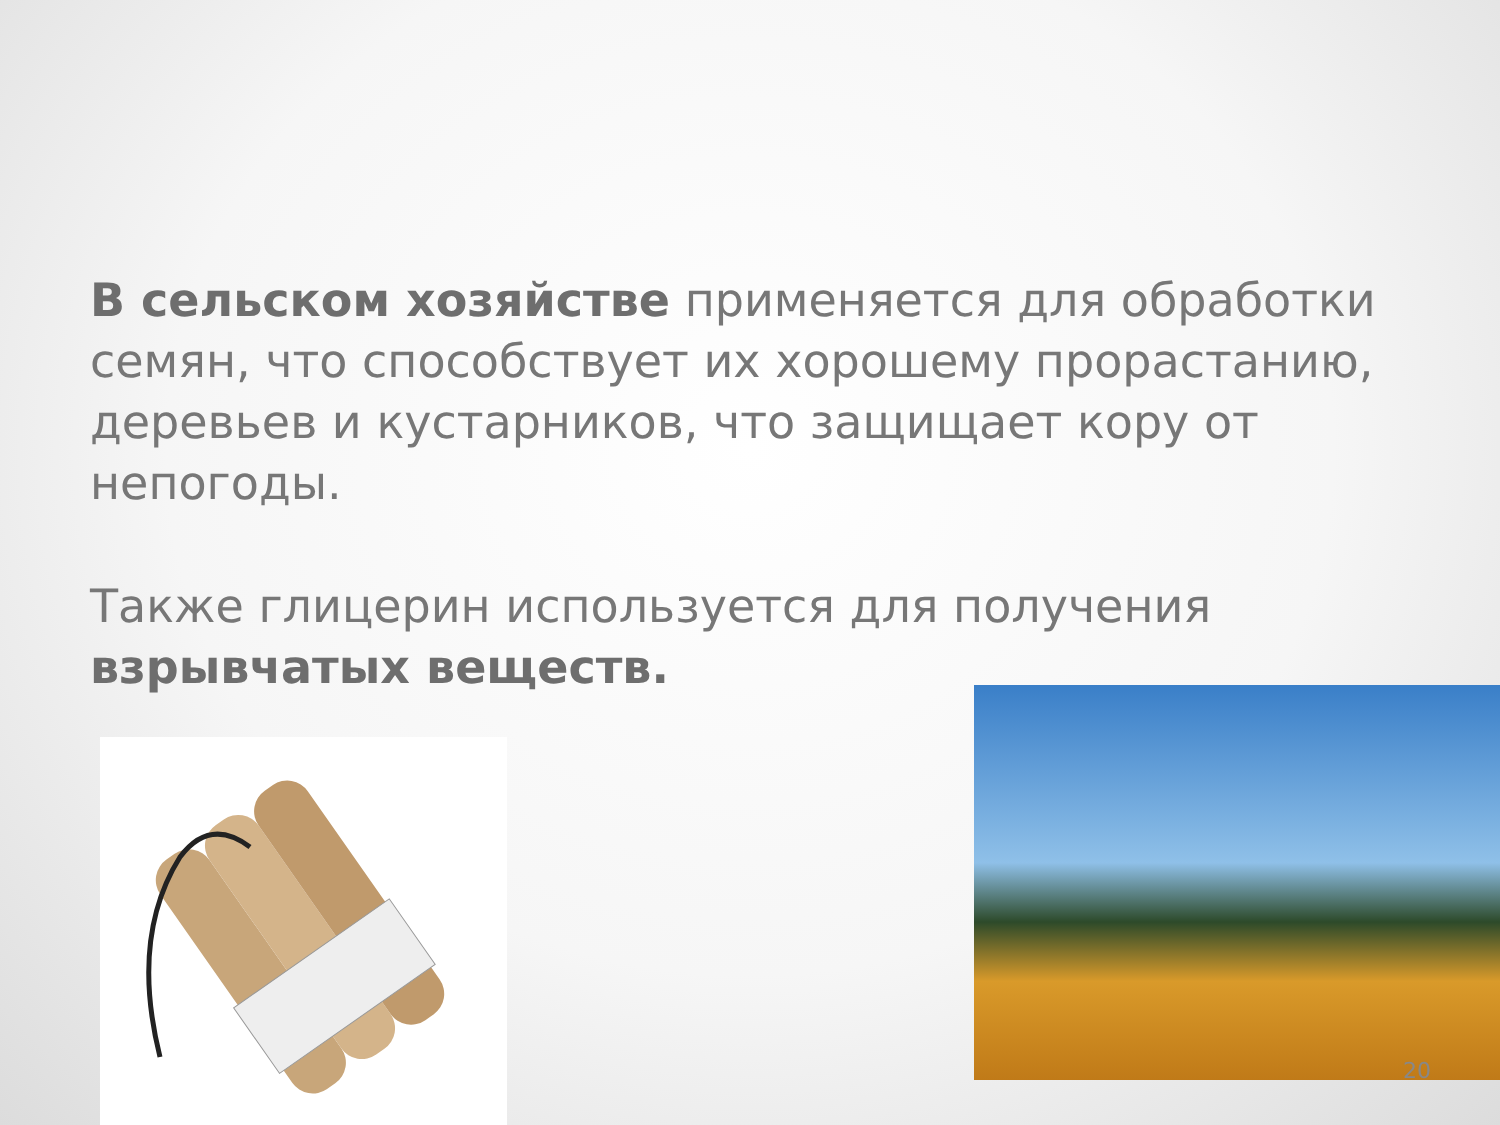В сельском хозяйстве применяется для обработки семян, что способствует их хорошему прорастанию, деревьев и кустарников, что защищает кору от непогоды.
Также глицерин используется для получения взрывчатых веществ.
20